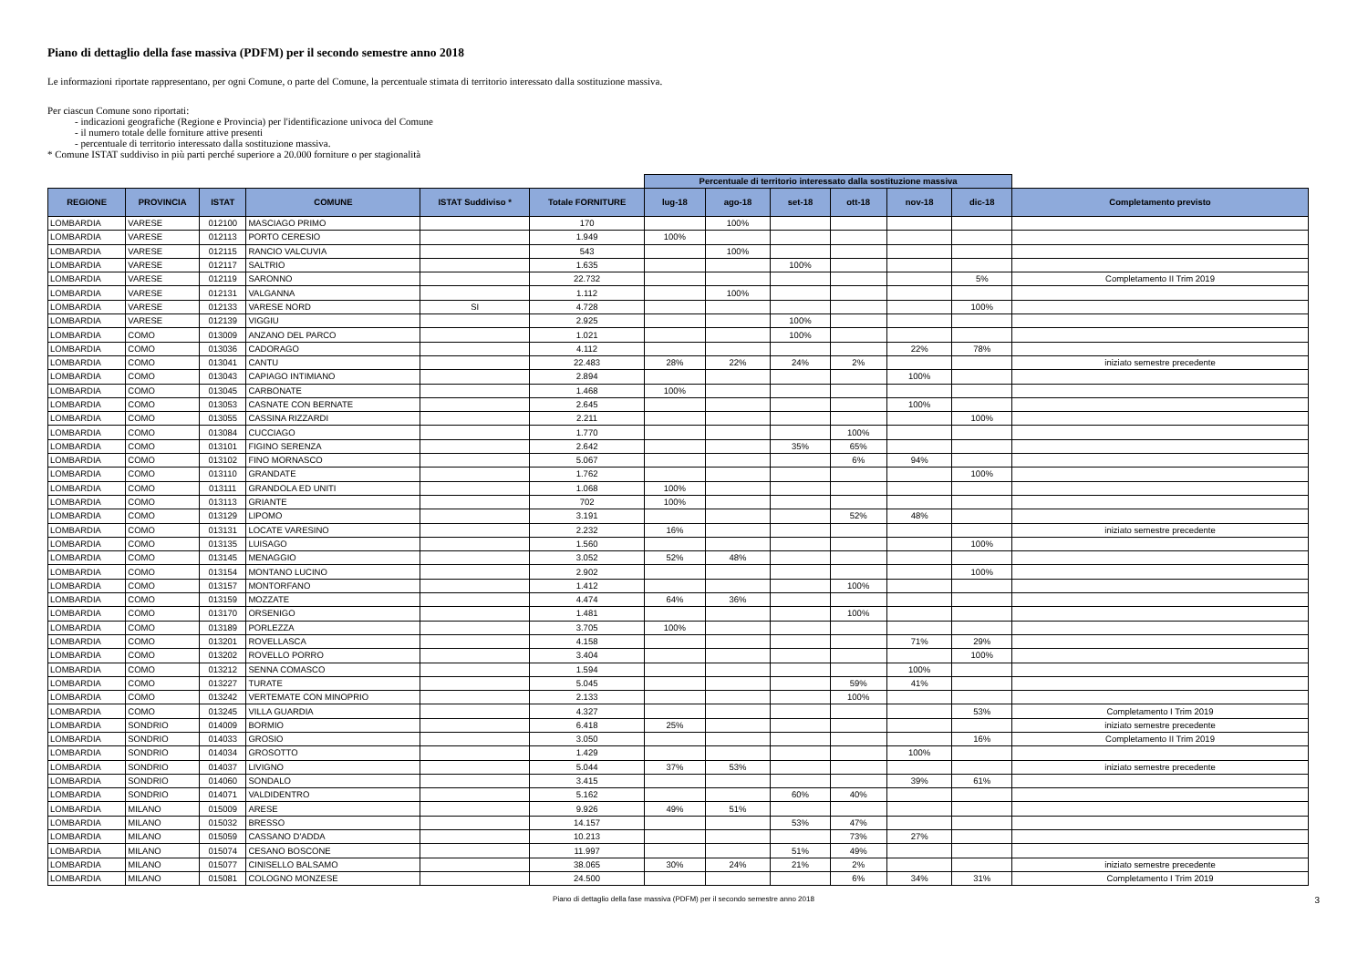Piano di dettaglio della fase massiva (PDFM) per il secondo semestre anno 2018
Le informazioni riportate rappresentano, per ogni Comune, o parte del Comune, la percentuale stimata di territorio interessato dalla sostituzione massiva.
Per ciascun Comune sono riportati:
- indicazioni geografiche (Regione e Provincia) per l'identificazione univoca del Comune
- il numero totale delle forniture attive presenti
- percentuale di territorio interessato dalla sostituzione massiva.
* Comune ISTAT suddiviso in più parti perché superiore a 20.000 forniture o per stagionalità
| | | | | | | Percentuale di territorio interessato dalla sostituzione massiva | | | | | | |
| REGIONE | PROVINCIA | ISTAT | COMUNE | ISTAT Suddiviso * | Totale FORNITURE | lug-18 | ago-18 | set-18 | ott-18 | nov-18 | dic-18 | Completamento previsto |
| LOMBARDIA | VARESE | 012100 | MASCIAGO PRIMO | | 170 | | 100% | | | | | |
| LOMBARDIA | VARESE | 012113 | PORTO CERESIO | | 1.949 | 100% | | | | | | |
| LOMBARDIA | VARESE | 012115 | RANCIO VALCUVIA | | 543 | | 100% | | | | | |
| LOMBARDIA | VARESE | 012117 | SALTRIO | | 1.635 | | | 100% | | | | |
| LOMBARDIA | VARESE | 012119 | SARONNO | | 22.732 | | | | | | 5% | Completamento II Trim 2019 |
| LOMBARDIA | VARESE | 012131 | VALGANNA | | 1.112 | | 100% | | | | | |
| LOMBARDIA | VARESE | 012133 | VARESE NORD | SI | 4.728 | | | | | | 100% | |
| LOMBARDIA | VARESE | 012139 | VIGGIU | | 2.925 | | | 100% | | | | |
| LOMBARDIA | COMO | 013009 | ANZANO DEL PARCO | | 1.021 | | | 100% | | | | |
| LOMBARDIA | COMO | 013036 | CADORAGO | | 4.112 | | | | | 22% | 78% | |
| LOMBARDIA | COMO | 013041 | CANTU | | 22.483 | 28% | 22% | 24% | 2% | | | iniziato semestre precedente |
| LOMBARDIA | COMO | 013043 | CAPIAGO INTIMIANO | | 2.894 | | | | | 100% | | |
| LOMBARDIA | COMO | 013045 | CARBONATE | | 1.468 | 100% | | | | | | |
| LOMBARDIA | COMO | 013053 | CASNATE CON BERNATE | | 2.645 | | | | | 100% | | |
| LOMBARDIA | COMO | 013055 | CASSINA RIZZARDI | | 2.211 | | | | | | 100% | |
| LOMBARDIA | COMO | 013084 | CUCCIAGO | | 1.770 | | | | 100% | | | |
| LOMBARDIA | COMO | 013101 | FIGINO SERENZA | | 2.642 | | | 35% | 65% | | | |
| LOMBARDIA | COMO | 013102 | FINO MORNASCO | | 5.067 | | | | 6% | 94% | | |
| LOMBARDIA | COMO | 013110 | GRANDATE | | 1.762 | | | | | | 100% | |
| LOMBARDIA | COMO | 013111 | GRANDOLA ED UNITI | | 1.068 | 100% | | | | | | |
| LOMBARDIA | COMO | 013113 | GRIANTE | | 702 | 100% | | | | | | |
| LOMBARDIA | COMO | 013129 | LIPOMO | | 3.191 | | | | 52% | 48% | | |
| LOMBARDIA | COMO | 013131 | LOCATE VARESINO | | 2.232 | 16% | | | | | | iniziato semestre precedente |
| LOMBARDIA | COMO | 013135 | LUISAGO | | 1.560 | | | | | | 100% | |
| LOMBARDIA | COMO | 013145 | MENAGGIO | | 3.052 | 52% | 48% | | | | | |
| LOMBARDIA | COMO | 013154 | MONTANO LUCINO | | 2.902 | | | | | | 100% | |
| LOMBARDIA | COMO | 013157 | MONTORFANO | | 1.412 | | | | 100% | | | |
| LOMBARDIA | COMO | 013159 | MOZZATE | | 4.474 | 64% | 36% | | | | | |
| LOMBARDIA | COMO | 013170 | ORSENIGO | | 1.481 | | | | 100% | | | |
| LOMBARDIA | COMO | 013189 | PORLEZZA | | 3.705 | 100% | | | | | | |
| LOMBARDIA | COMO | 013201 | ROVELLASCA | | 4.158 | | | | | 71% | 29% | |
| LOMBARDIA | COMO | 013202 | ROVELLO PORRO | | 3.404 | | | | | | 100% | |
| LOMBARDIA | COMO | 013212 | SENNA COMASCO | | 1.594 | | | | | 100% | | |
| LOMBARDIA | COMO | 013227 | TURATE | | 5.045 | | | | 59% | 41% | | |
| LOMBARDIA | COMO | 013242 | VERTEMATE CON MINOPRIO | | 2.133 | | | | 100% | | | |
| LOMBARDIA | COMO | 013245 | VILLA GUARDIA | | 4.327 | | | | | | 53% | Completamento I Trim 2019 |
| LOMBARDIA | SONDRIO | 014009 | BORMIO | | 6.418 | 25% | | | | | | iniziato semestre precedente |
| LOMBARDIA | SONDRIO | 014033 | GROSIO | | 3.050 | | | | | | 16% | Completamento II Trim 2019 |
| LOMBARDIA | SONDRIO | 014034 | GROSOTTO | | 1.429 | | | | | 100% | | |
| LOMBARDIA | SONDRIO | 014037 | LIVIGNO | | 5.044 | 37% | 53% | | | | | iniziato semestre precedente |
| LOMBARDIA | SONDRIO | 014060 | SONDALO | | 3.415 | | | | | 39% | 61% | |
| LOMBARDIA | SONDRIO | 014071 | VALDIDENTRO | | 5.162 | | | 60% | 40% | | | |
| LOMBARDIA | MILANO | 015009 | ARESE | | 9.926 | 49% | 51% | | | | | |
| LOMBARDIA | MILANO | 015032 | BRESSO | | 14.157 | | | 53% | 47% | | | |
| LOMBARDIA | MILANO | 015059 | CASSANO D'ADDA | | 10.213 | | | | 73% | 27% | | |
| LOMBARDIA | MILANO | 015074 | CESANO BOSCONE | | 11.997 | | | 51% | 49% | | | |
| LOMBARDIA | MILANO | 015077 | CINISELLO BALSAMO | | 38.065 | 30% | 24% | 21% | 2% | | | iniziato semestre precedente |
| LOMBARDIA | MILANO | 015081 | COLOGNO MONZESE | | 24.500 | | | | 6% | 34% | 31% | Completamento I Trim 2019 |
Piano di dettaglio della fase massiva (PDFM) per il secondo semestre anno 2018 3